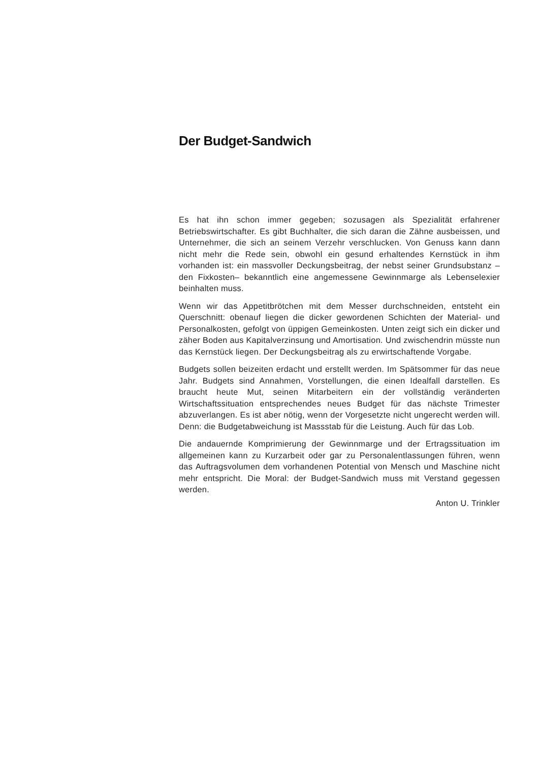Der Budget-Sandwich
Es hat ihn schon immer gegeben; sozusagen als Spezialität erfahrener Betriebswirtschafter. Es gibt Buchhalter, die sich daran die Zähne ausbeissen, und Unternehmer, die sich an seinem Verzehr verschlucken. Von Genuss kann dann nicht mehr die Rede sein, obwohl ein gesund erhaltendes Kernstück in ihm vorhanden ist: ein massvoller Deckungsbeitrag, der nebst seiner Grundsubstanz – den Fixkosten– bekanntlich eine angemessene Gewinnmarge als Lebenselexier beinhalten muss.
Wenn wir das Appetitbrötchen mit dem Messer durchschneiden, entsteht ein Querschnitt: obenauf liegen die dicker gewordenen Schichten der Material- und Personalkosten, gefolgt von üppigen Gemeinkosten. Unten zeigt sich ein dicker und zäher Boden aus Kapitalverzinsung und Amortisation. Und zwischendrin müsste nun das Kernstück liegen. Der Deckungsbeitrag als zu erwirtschaftende Vorgabe.
Budgets sollen beizeiten erdacht und erstellt werden. Im Spätsommer für das neue Jahr. Budgets sind Annahmen, Vorstellungen, die einen Idealfall darstellen. Es braucht heute Mut, seinen Mitarbeitern ein der vollständig veränderten Wirtschaftssituation entsprechendes neues Budget für das nächste Trimester abzuverlangen. Es ist aber nötig, wenn der Vorgesetzte nicht ungerecht werden will. Denn: die Budgetabweichung ist Massstab für die Leistung. Auch für das Lob.
Die andauernde Komprimierung der Gewinnmarge und der Ertragssituation im allgemeinen kann zu Kurzarbeit oder gar zu Personalentlassungen führen, wenn das Auftragsvolumen dem vorhandenen Potential von Mensch und Maschine nicht mehr entspricht. Die Moral: der Budget-Sandwich muss mit Verstand gegessen werden.
Anton U. Trinkler